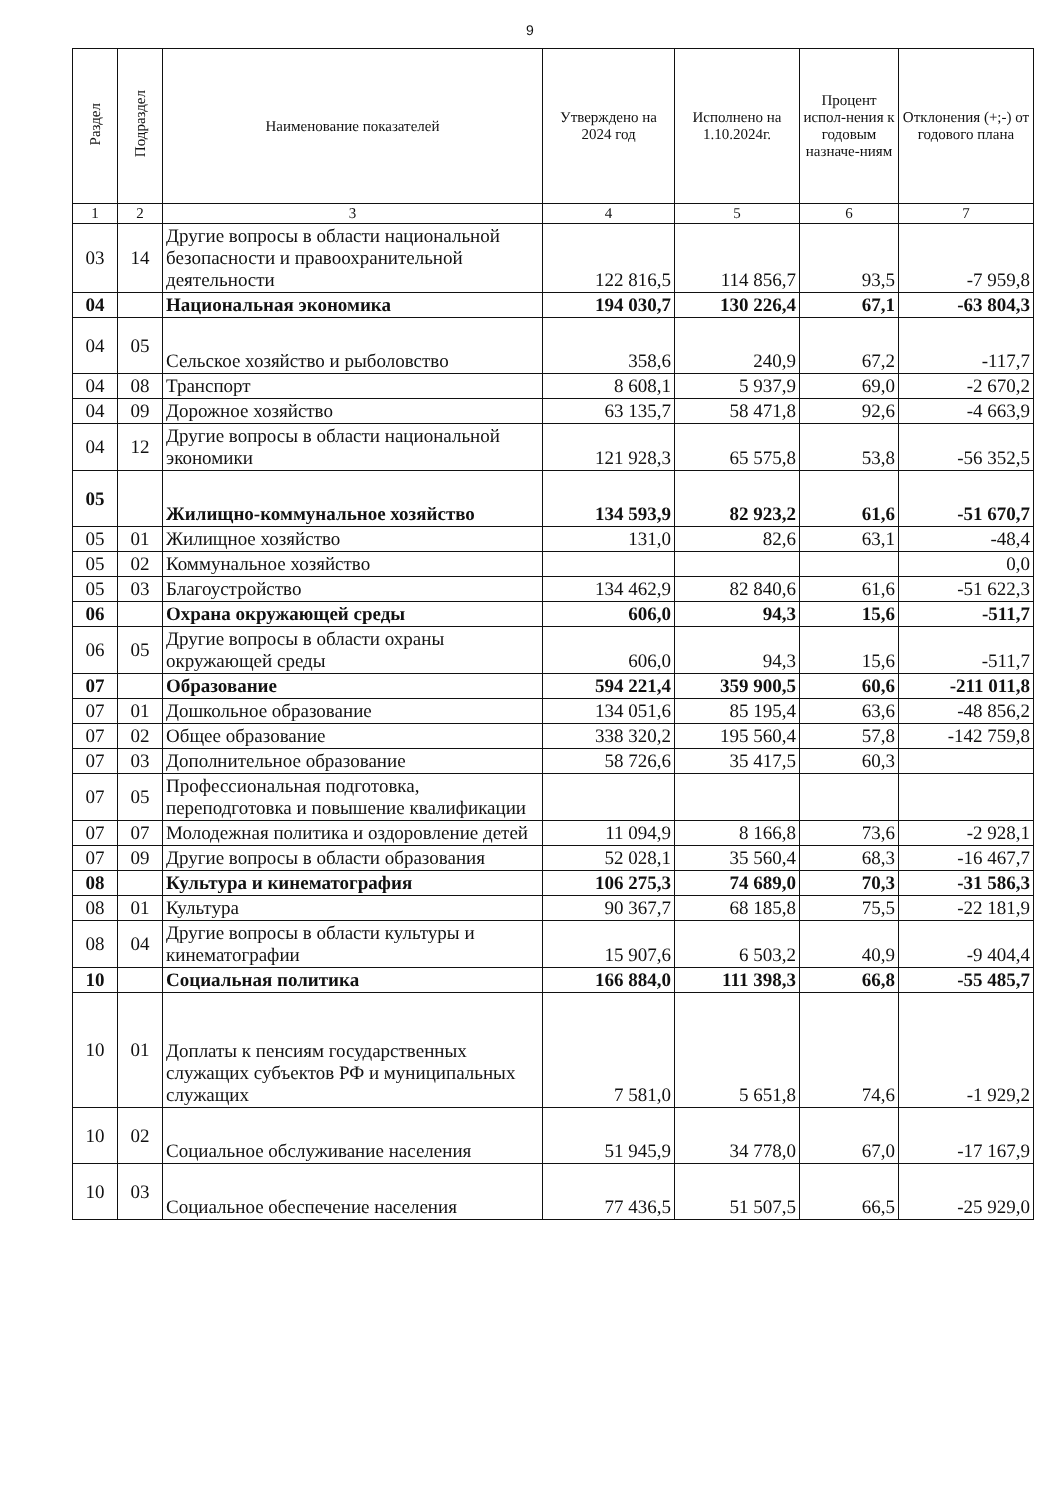9
| Раздел | Подраздел | Наименование показателей | Утверждено на 2024 год | Исполнено на 1.10.2024г. | Процент испол-нения к годовым назначе-ниям | Отклонения (+;-) от годового плана |
| --- | --- | --- | --- | --- | --- | --- |
| 1 | 2 | 3 | 4 | 5 | 6 | 7 |
| 03 | 14 | Другие вопросы в области национальной безопасности и правоохранительной деятельности | 122 816,5 | 114 856,7 | 93,5 | -7 959,8 |
| 04 | | Национальная экономика | 194 030,7 | 130 226,4 | 67,1 | -63 804,3 |
| 04 | 05 | Сельское хозяйство и рыболовство | 358,6 | 240,9 | 67,2 | -117,7 |
| 04 | 08 | Транспорт | 8 608,1 | 5 937,9 | 69,0 | -2 670,2 |
| 04 | 09 | Дорожное хозяйство | 63 135,7 | 58 471,8 | 92,6 | -4 663,9 |
| 04 | 12 | Другие вопросы в области национальной экономики | 121 928,3 | 65 575,8 | 53,8 | -56 352,5 |
| 05 | | Жилищно-коммунальное хозяйство | 134 593,9 | 82 923,2 | 61,6 | -51 670,7 |
| 05 | 01 | Жилищное хозяйство | 131,0 | 82,6 | 63,1 | -48,4 |
| 05 | 02 | Коммунальное хозяйство | | | | 0,0 |
| 05 | 03 | Благоустройство | 134 462,9 | 82 840,6 | 61,6 | -51 622,3 |
| 06 | | Охрана окружающей среды | 606,0 | 94,3 | 15,6 | -511,7 |
| 06 | 05 | Другие вопросы в области охраны окружающей среды | 606,0 | 94,3 | 15,6 | -511,7 |
| 07 | | Образование | 594 221,4 | 359 900,5 | 60,6 | -211 011,8 |
| 07 | 01 | Дошкольное образование | 134 051,6 | 85 195,4 | 63,6 | -48 856,2 |
| 07 | 02 | Общее образование | 338 320,2 | 195 560,4 | 57,8 | -142 759,8 |
| 07 | 03 | Дополнительное образование | 58 726,6 | 35 417,5 | 60,3 | |
| 07 | 05 | Профессиональная подготовка, переподготовка и повышение квалификации | | | | |
| 07 | 07 | Молодежная политика и оздоровление детей | 11 094,9 | 8 166,8 | 73,6 | -2 928,1 |
| 07 | 09 | Другие вопросы в области образования | 52 028,1 | 35 560,4 | 68,3 | -16 467,7 |
| 08 | | Культура и кинематография | 106 275,3 | 74 689,0 | 70,3 | -31 586,3 |
| 08 | 01 | Культура | 90 367,7 | 68 185,8 | 75,5 | -22 181,9 |
| 08 | 04 | Другие вопросы в области культуры и кинематографии | 15 907,6 | 6 503,2 | 40,9 | -9 404,4 |
| 10 | | Социальная политика | 166 884,0 | 111 398,3 | 66,8 | -55 485,7 |
| 10 | 01 | Доплаты к пенсиям государственных служащих субъектов РФ и муниципальных служащих | 7 581,0 | 5 651,8 | 74,6 | -1 929,2 |
| 10 | 02 | Социальное обслуживание населения | 51 945,9 | 34 778,0 | 67,0 | -17 167,9 |
| 10 | 03 | Социальное обеспечение населения | 77 436,5 | 51 507,5 | 66,5 | -25 929,0 |